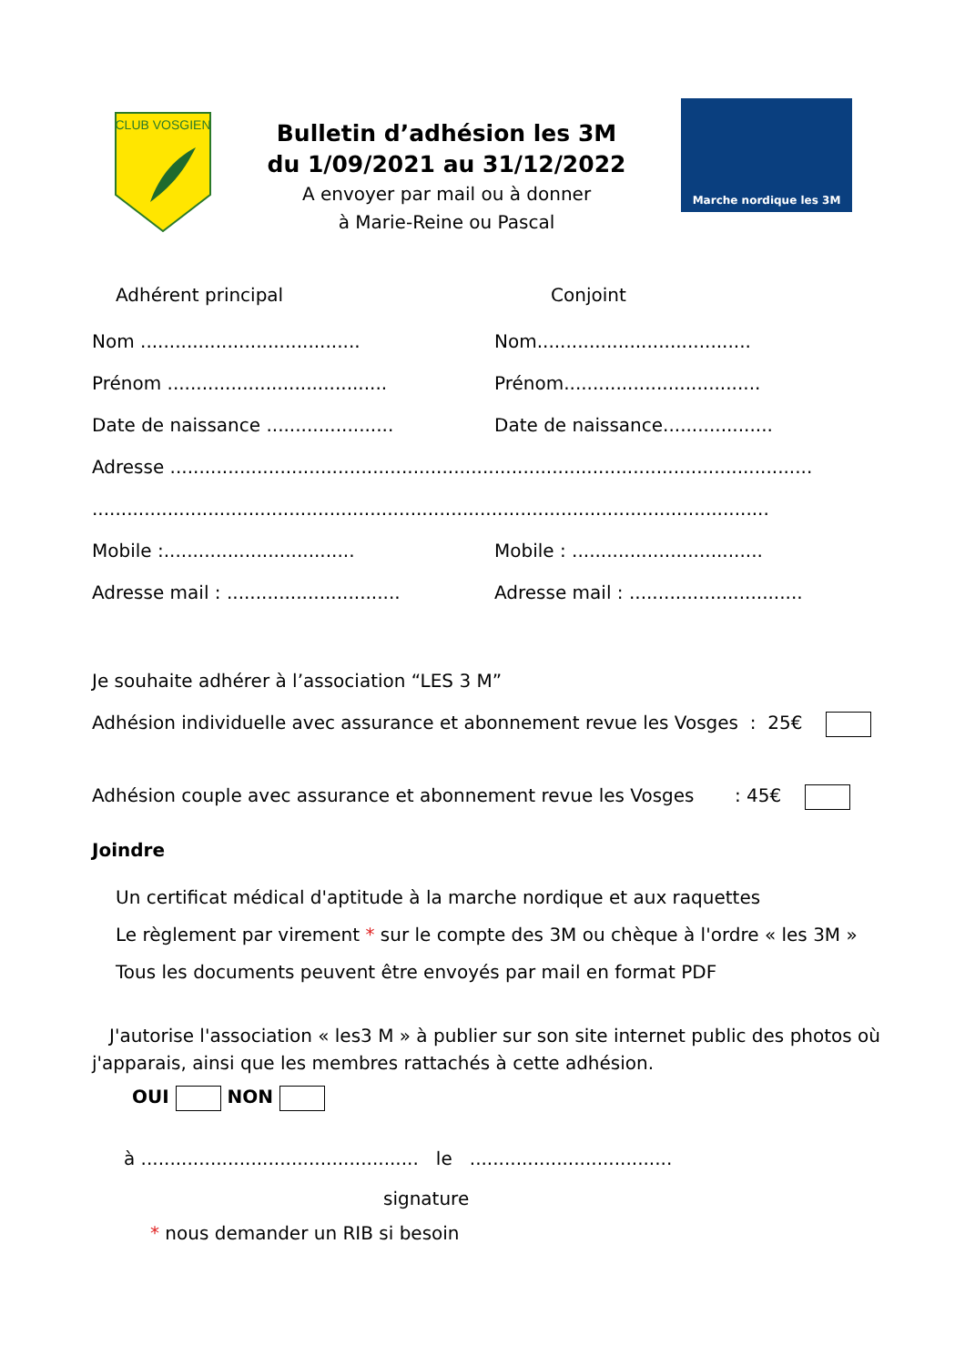CLUB VOSGIEN
Bulletin d’adhésion les 3M
du 1/09/2021 au 31/12/2022
A envoyer par mail ou à donner
à Marie-Reine ou Pascal
Marche nordique les 3M
Adhérent principal Conjoint
Nom ......................................
Nom.....................................
Prénom ......................................
Prénom..................................
Date de naissance ......................
Date de naissance...................
Adresse ...............................................................................................................
.....................................................................................................................
Mobile :.................................
Mobile : .................................
Adresse mail : ..............................
Adresse mail : ..............................
Je souhaite adhérer à l’association “LES 3 M”
Adhésion individuelle avec assurance et abonnement revue les Vosges : 25€
Adhésion couple avec assurance et abonnement revue les Vosges : 45€
Joindre
Un certificat médical d'aptitude à la marche nordique et aux raquettes
Le règlement par virement * sur le compte des 3M ou chèque à l'ordre « les 3M »
Tous les documents peuvent être envoyés par mail en format PDF
J'autorise l'association « les3 M » à publier sur son site internet public des photos où j'apparais, ainsi que les membres rattachés à cette adhésion.
OUI NON
à ................................................ le ...................................
signature
* nous demander un RIB si besoin